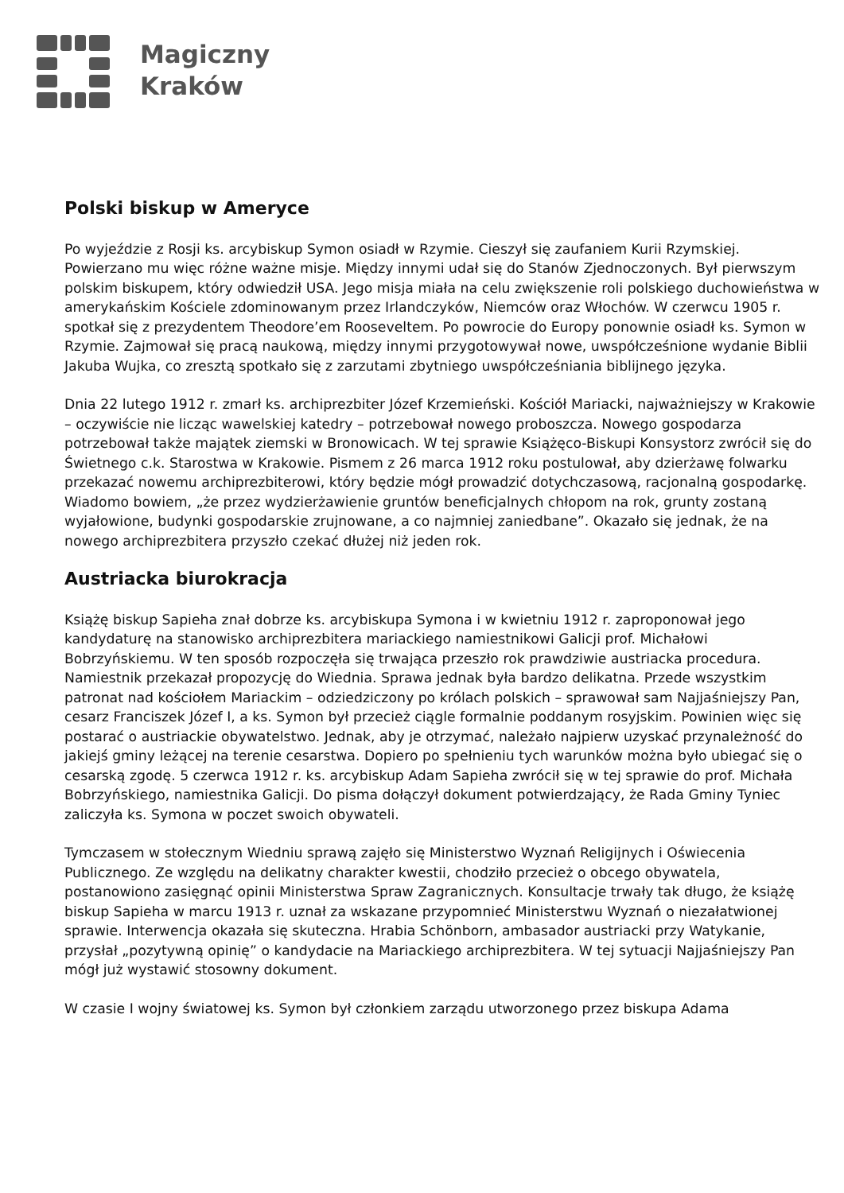Magiczny
Kraków
Polski biskup w Ameryce
Po wyjeździe z Rosji ks. arcybiskup Symon osiadł w Rzymie. Cieszył się zaufaniem Kurii Rzymskiej. Powierzano mu więc różne ważne misje. Między innymi udał się do Stanów Zjednoczonych. Był pierwszym polskim biskupem, który odwiedził USA. Jego misja miała na celu zwiększenie roli polskiego duchowieństwa w amerykańskim Kościele zdominowanym przez Irlandczyków, Niemców oraz Włochów. W czerwcu 1905 r. spotkał się z prezydentem Theodore’em Rooseveltem. Po powrocie do Europy ponownie osiadł ks. Symon w Rzymie. Zajmował się pracą naukową, między innymi przygotowywał nowe, uwspółcześnione wydanie Biblii Jakuba Wujka, co zresztą spotkało się z zarzutami zbytniego uwspółcześniania biblijnego języka.
Dnia 22 lutego 1912 r. zmarł ks. archiprezbiter Józef Krzemieński. Kościół Mariacki, najważniejszy w Krakowie – oczywiście nie licząc wawelskiej katedry – potrzebował nowego proboszcza. Nowego gospodarza potrzebował także majątek ziemski w Bronowicach. W tej sprawie Książęco-Biskupi Konsystorz zwrócił się do Świetnego c.k. Starostwa w Krakowie. Pismem z 26 marca 1912 roku postulował, aby dzierżawę folwarku przekazać nowemu archiprezbiterowi, który będzie mógł prowadzić dotychczasową, racjonalną gospodarkę. Wiadomo bowiem, „że przez wydzierżawienie gruntów beneficjalnych chłopom na rok, grunty zostaną wyjałowione, budynki gospodarskie zrujnowane, a co najmniej zaniedbane”. Okazało się jednak, że na nowego archiprezbitera przyszło czekać dłużej niż jeden rok.
Austriacka biurokracja
Książę biskup Sapieha znał dobrze ks. arcybiskupa Symona i w kwietniu 1912 r. zaproponował jego kandydaturę na stanowisko archiprezbitera mariackiego namiestnikowi Galicji prof. Michałowi Bobrzyńskiemu. W ten sposób rozpoczęła się trwająca przeszło rok prawdziwie austriacka procedura. Namiestnik przekazał propozycję do Wiednia. Sprawa jednak była bardzo delikatna. Przede wszystkim patronat nad kościołem Mariackim – odziedziczony po królach polskich – sprawował sam Najjaśniejszy Pan, cesarz Franciszek Józef I, a ks. Symon był przecież ciągle formalnie poddanym rosyjskim. Powinien więc się postarać o austriackie obywatelstwo. Jednak, aby je otrzymać, należało najpierw uzyskać przynależność do jakiejś gminy leżącej na terenie cesarstwa. Dopiero po spełnieniu tych warunków można było ubiegać się o cesarską zgodę. 5 czerwca 1912 r. ks. arcybiskup Adam Sapieha zwrócił się w tej sprawie do prof. Michała Bobrzyńskiego, namiestnika Galicji. Do pisma dołączył dokument potwierdzający, że Rada Gminy Tyniec zaliczyła ks. Symona w poczet swoich obywateli.
Tymczasem w stołecznym Wiedniu sprawą zajęło się Ministerstwo Wyznań Religijnych i Oświecenia Publicznego. Ze względu na delikatny charakter kwestii, chodziło przecież o obcego obywatela, postanowiono zasięgnąć opinii Ministerstwa Spraw Zagranicznych. Konsultacje trwały tak długo, że książę biskup Sapieha w marcu 1913 r. uznał za wskazane przypomnieć Ministerstwu Wyznań o niezałatwionej sprawie. Interwencja okazała się skuteczna. Hrabia Schönborn, ambasador austriacki przy Watykanie, przysłał „pozytywną opinię” o kandydacie na Mariackiego archiprezbitera. W tej sytuacji Najjaśniejszy Pan mógł już wystawić stosowny dokument.
W czasie I wojny światowej ks. Symon był członkiem zarządu utworzonego przez biskupa Adama